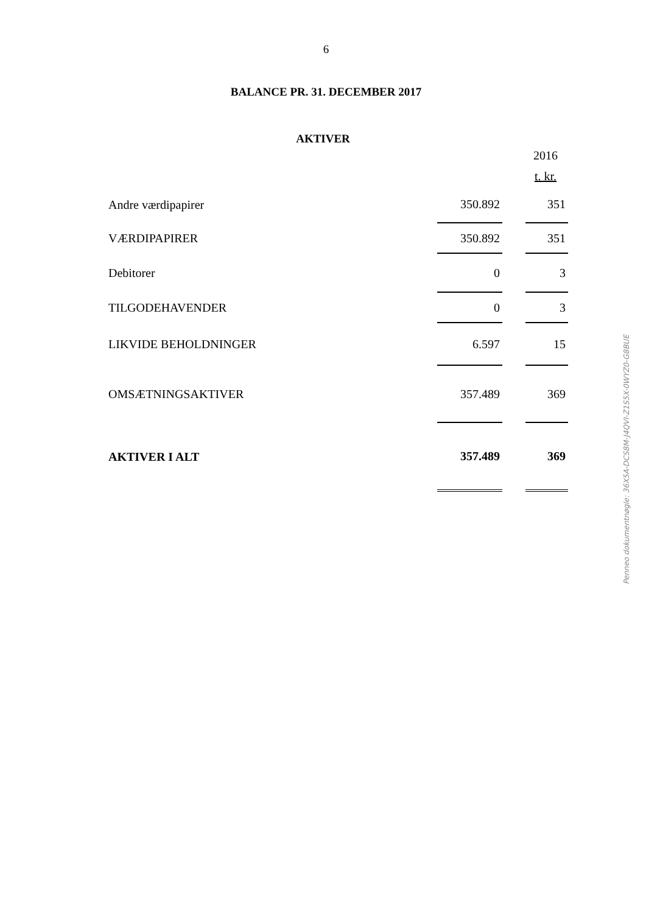6
BALANCE PR. 31. DECEMBER 2017
AKTIVER
| | | | 2016 |
| | | | t. kr. |
| Andre værdipapirer | 350.892 | | 351 |
| VÆRDIPAPIRER | 350.892 | | 351 |
| Debitorer | 0 | | 3 |
| TILGODEHAVENDER | 0 | | 3 |
| LIKVIDE BEHOLDNINGER | 6.597 | | 15 |
| OMSÆTNINGSAKTIVER | 357.489 | | 369 |
| AKTIVER I ALT | 357.489 | | 369 |
Penneo dokumentnøgle: 36X5A-DCS8M-J4QVI-Z1S5X-0WYZ0-G8BUE